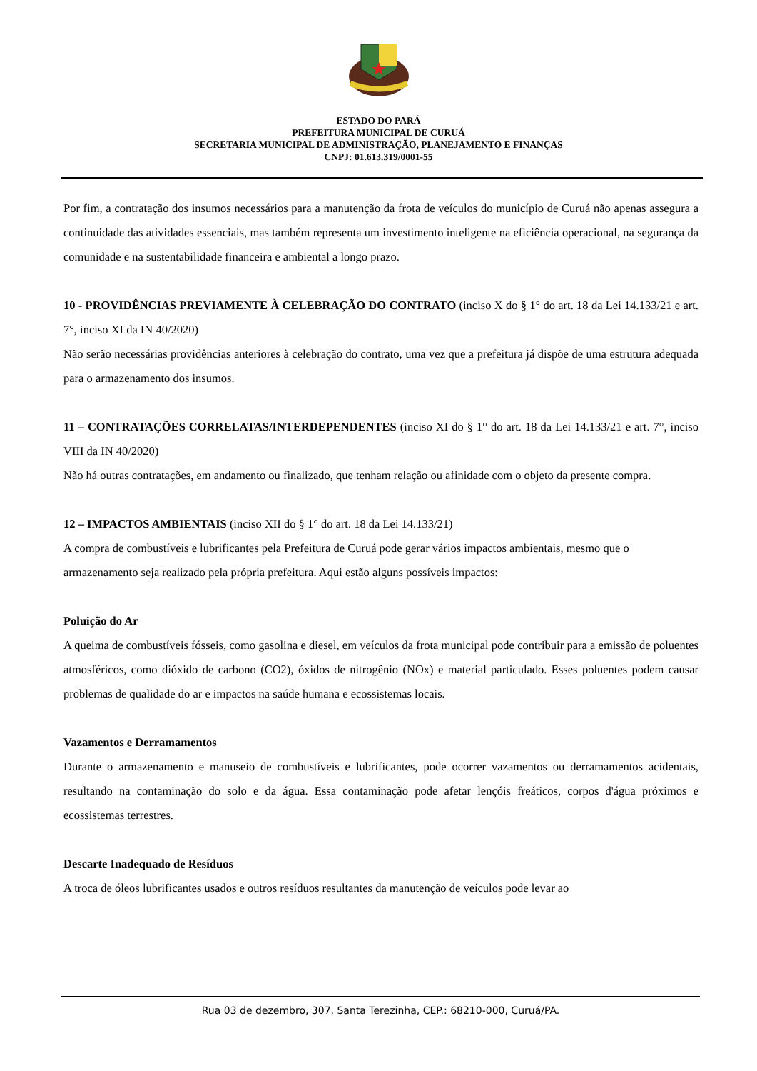ESTADO DO PARÁ
PREFEITURA MUNICIPAL DE CURUÁ
SECRETARIA MUNICIPAL DE ADMINISTRAÇÃO, PLANEJAMENTO E FINANÇAS
CNPJ: 01.613.319/0001-55
Por fim, a contratação dos insumos necessários para a manutenção da frota de veículos do município de Curuá não apenas assegura a continuidade das atividades essenciais, mas também representa um investimento inteligente na eficiência operacional, na segurança da comunidade e na sustentabilidade financeira e ambiental a longo prazo.
10 - PROVIDÊNCIAS PREVIAMENTE À CELEBRAÇÃO DO CONTRATO (inciso X do § 1° do art. 18 da Lei 14.133/21 e art. 7°, inciso XI da IN 40/2020)
Não serão necessárias providências anteriores à celebração do contrato, uma vez que a prefeitura já dispõe de uma estrutura adequada para o armazenamento dos insumos.
11 – CONTRATAÇÕES CORRELATAS/INTERDEPENDENTES (inciso XI do § 1° do art. 18 da Lei 14.133/21 e art. 7°, inciso VIII da IN 40/2020)
Não há outras contratações, em andamento ou finalizado, que tenham relação ou afinidade com o objeto da presente compra.
12 – IMPACTOS AMBIENTAIS (inciso XII do § 1° do art. 18 da Lei 14.133/21)
A compra de combustíveis e lubrificantes pela Prefeitura de Curuá pode gerar vários impactos ambientais, mesmo que o armazenamento seja realizado pela própria prefeitura. Aqui estão alguns possíveis impactos:
Poluição do Ar
A queima de combustíveis fósseis, como gasolina e diesel, em veículos da frota municipal pode contribuir para a emissão de poluentes atmosféricos, como dióxido de carbono (CO2), óxidos de nitrogênio (NOx) e material particulado. Esses poluentes podem causar problemas de qualidade do ar e impactos na saúde humana e ecossistemas locais.
Vazamentos e Derramamentos
Durante o armazenamento e manuseio de combustíveis e lubrificantes, pode ocorrer vazamentos ou derramamentos acidentais, resultando na contaminação do solo e da água. Essa contaminação pode afetar lençóis freáticos, corpos d'água próximos e ecossistemas terrestres.
Descarte Inadequado de Resíduos
A troca de óleos lubrificantes usados e outros resíduos resultantes da manutenção de veículos pode levar ao
Rua 03 de dezembro, 307, Santa Terezinha, CEP.: 68210-000, Curuá/PA.